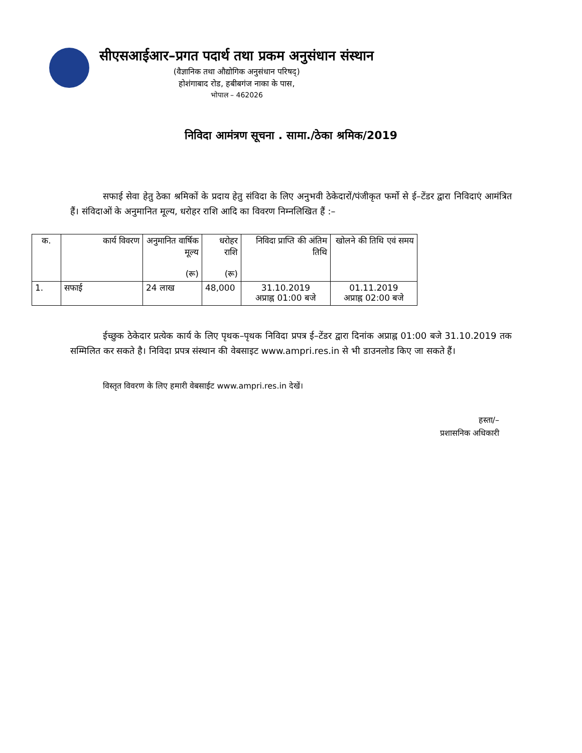सीएसआईआर–प्रगत पदार्थ तथा प्रकम अनुसंधान संस्थान
(वैज्ञानिक तथा औद्योगिक अनुसंधान परिषद्)
होशंगाबाद रोड, हबीबगंज नाका के पास,
भोपाल – 462026
निविदा आमंत्रण सूचना . सामा./ठेका श्रमिक/2019
सफाई सेवा हेतु ठेका श्रमिकों के प्रदाय हेतु संविदा के लिए अनुभवी ठेकेदारों/पंजीकृत फर्मो से ई–टेंडर द्वारा निविदाएं आमंत्रित हैं। संविदाओं के अनुमानित मूल्य, धरोहर राशि आदि का विवरण निम्नलिखित हैं :–
| क. | कार्य विवरण | अनुमानित वार्षिक मूल्य (रू) | धरोहर राशि (रू) | निविदा प्राप्ति की अंतिम तिथि | खोलने की तिथि एवं समय |
| --- | --- | --- | --- | --- | --- |
| 1. | सफाई | 24 लाख | 48,000 | 31.10.2019 अप्राह्न 01:00 बजे | 01.11.2019 अप्राह्न 02:00 बजे |
ईच्छुक ठेकेदार प्रत्येक कार्य के लिए पृथक–पृथक निविदा प्रपत्र ई–टेंडर द्वारा दिनांक अप्राह्न 01:00 बजे 31.10.2019 तक सम्मिलित कर सकते है। निविदा प्रपत्र संस्थान की वेबसाइट www.ampri.res.in से भी डाउनलोड किए जा सकते हैं।
विस्तृत विवरण के लिए हमारी वेबसाईट www.ampri.res.in देखें।
हस्ता/–
प्रशासनिक अधिकारी